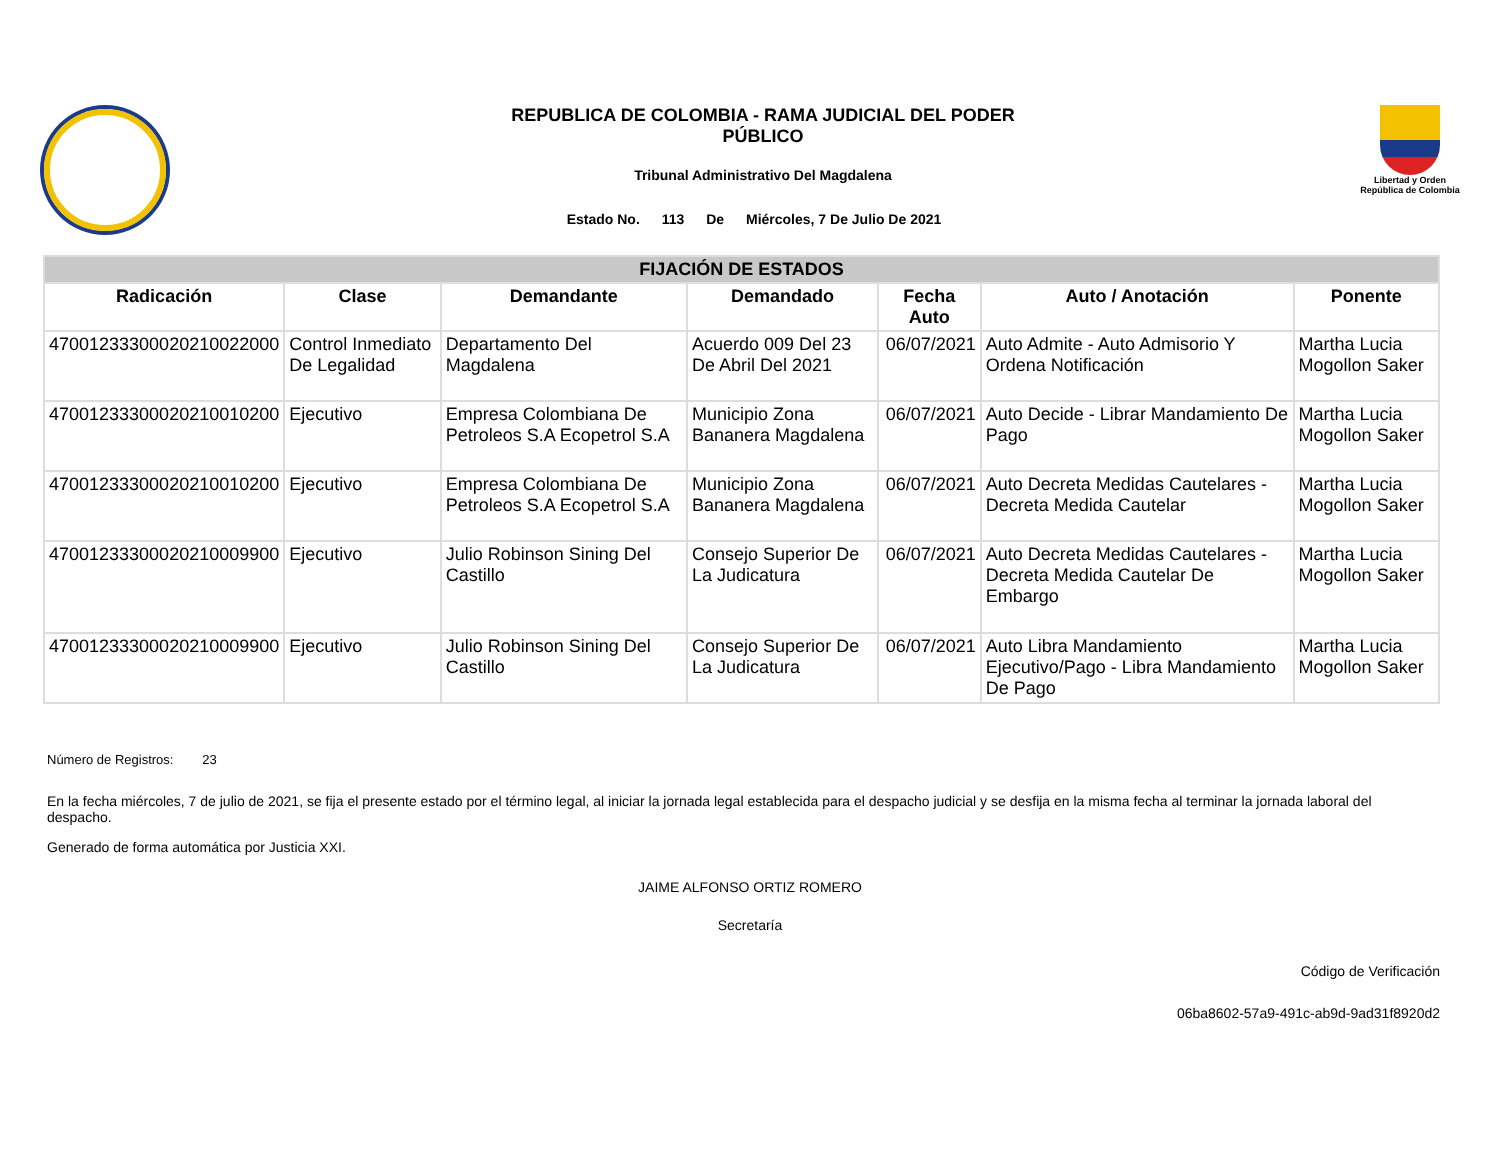REPUBLICA DE COLOMBIA - RAMA JUDICIAL DEL PODER
PÚBLICO
Tribunal Administrativo Del Magdalena
Estado No. 113 De Miércoles, 7 De Julio De 2021
Libertad y Orden
República de Colombia
| FIJACIÓN DE ESTADOS | | | | | | |
| --- | --- | --- | --- | --- | --- | --- |
| Radicación | Clase | Demandante | Demandado | Fecha Auto | Auto / Anotación | Ponente |
| 47001233300020210022000 | Control Inmediato De Legalidad | Departamento Del Magdalena | Acuerdo 009 Del 23 De Abril Del 2021 | 06/07/2021 | Auto Admite - Auto Admisorio Y Ordena Notificación | Martha Lucia Mogollon Saker |
| 47001233300020210010200 | Ejecutivo | Empresa Colombiana De Petroleos S.A Ecopetrol S.A | Municipio Zona Bananera Magdalena | 06/07/2021 | Auto Decide - Librar Mandamiento De Pago | Martha Lucia Mogollon Saker |
| 47001233300020210010200 | Ejecutivo | Empresa Colombiana De Petroleos S.A Ecopetrol S.A | Municipio Zona Bananera Magdalena | 06/07/2021 | Auto Decreta Medidas Cautelares - Decreta Medida Cautelar | Martha Lucia Mogollon Saker |
| 47001233300020210009900 | Ejecutivo | Julio Robinson Sining Del Castillo | Consejo Superior De La Judicatura | 06/07/2021 | Auto Decreta Medidas Cautelares - Decreta Medida Cautelar De Embargo | Martha Lucia Mogollon Saker |
| 47001233300020210009900 | Ejecutivo | Julio Robinson Sining Del Castillo | Consejo Superior De La Judicatura | 06/07/2021 | Auto Libra Mandamiento Ejecutivo/Pago - Libra Mandamiento De Pago | Martha Lucia Mogollon Saker |
Número de Registros: 23
En la fecha miércoles, 7 de julio de 2021, se fija el presente estado por el término legal, al iniciar la jornada legal establecida para el despacho judicial y se desfija en la misma fecha al terminar la jornada laboral del despacho.
Generado de forma automática por Justicia XXI.
JAIME ALFONSO ORTIZ ROMERO
Secretaría
Código de Verificación
06ba8602-57a9-491c-ab9d-9ad31f8920d2